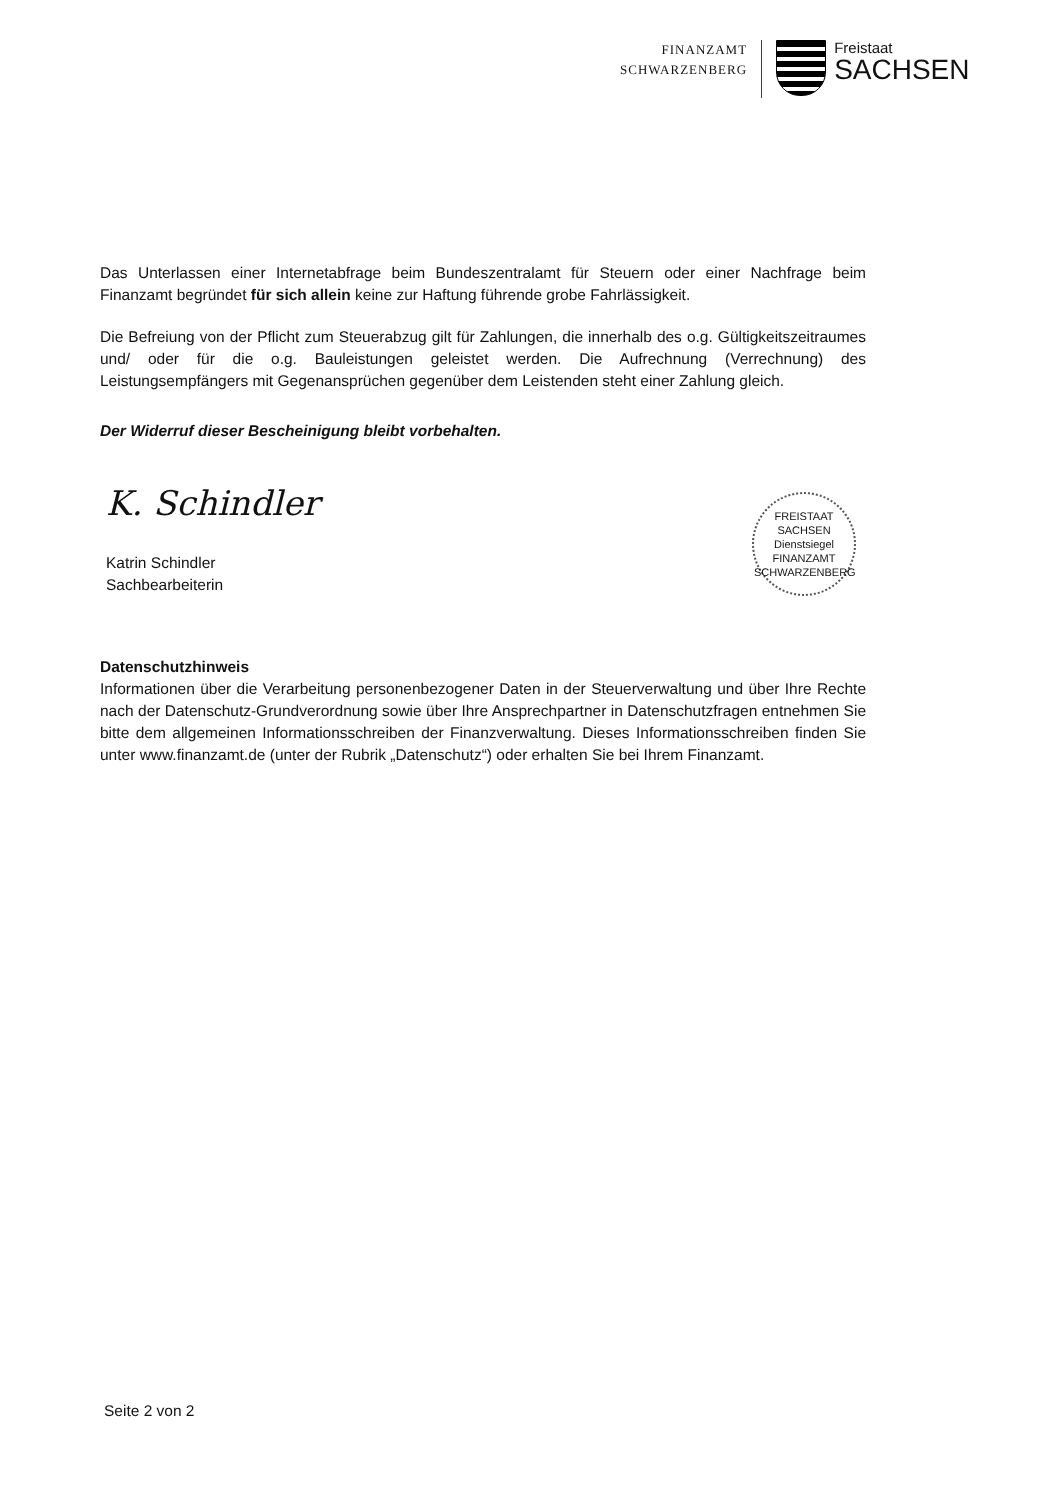FINANZAMT
SCHWARZENBERG
Freistaat
SACHSEN
Das Unterlassen einer Internetabfrage beim Bundeszentralamt für Steuern oder einer Nachfrage beim Finanzamt begründet für sich allein keine zur Haftung führende grobe Fahrlässigkeit.
Die Befreiung von der Pflicht zum Steuerabzug gilt für Zahlungen, die innerhalb des o.g. Gültigkeitszeitraumes und/ oder für die o.g. Bauleistungen geleistet werden. Die Aufrechnung (Verrechnung) des Leistungsempfängers mit Gegenansprüchen gegenüber dem Leistenden steht einer Zahlung gleich.
Der Widerruf dieser Bescheinigung bleibt vorbehalten.
K. Schindler
Katrin Schindler
Sachbearbeiterin
FREISTAAT
SACHSEN
Dienstsiegel
FINANZAMT SCHWARZENBERG
Datenschutzhinweis
Informationen über die Verarbeitung personenbezogener Daten in der Steuerverwaltung und über Ihre Rechte nach der Datenschutz-Grundverordnung sowie über Ihre Ansprechpartner in Datenschutzfragen entnehmen Sie bitte dem allgemeinen Informationsschreiben der Finanzverwaltung. Dieses Informationsschreiben finden Sie unter www.finanzamt.de (unter der Rubrik „Datenschutz“) oder erhalten Sie bei Ihrem Finanzamt.
Seite 2 von 2